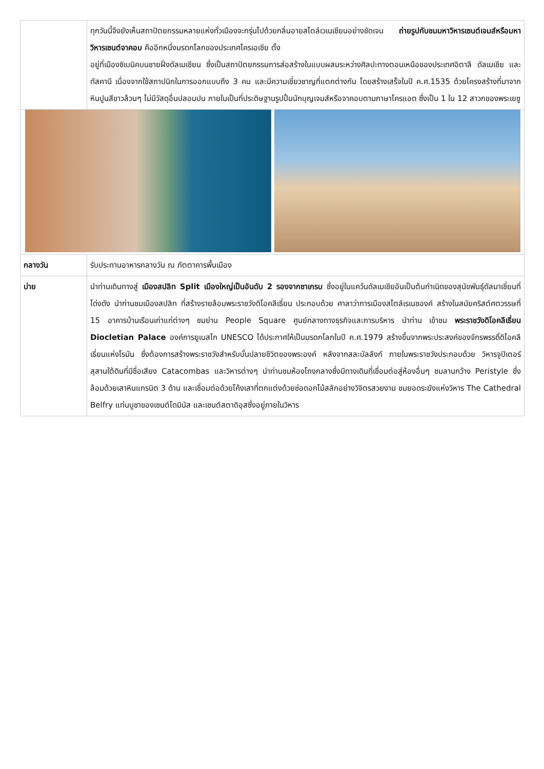| | ทุกวันนี้จึงยังเห็นสถาปัตยกรรมหลายแห่งทั่วเมืองจะกรุ่นไปด้วยกลิ่นอายสไตล์เวเนเชียนอย่างชัดเจน ถ่ายรูปกับชมมหาวิหารเซนต์เจมส์หรือมหาวิหารเซนต์จาคอบ คืออีกหนึ่งมรดกโลกของประเทศโครเอเชีย ตั้ง อยู่ที่เมืองซิเบนิคบนชายฝั่งดัลเมเชียน ซึ่งเป็นสถาปัตยกรรมการส่อสร้างในแบบผสมระหว่างศิลปะทางตอนเหนือของประเทศอิตาลี ดัลเมเชีย และทัสคานี เนื่องจากใช้สถาปนิกในการออกแบบถึง 3 คน และมีความเชี่ยวชาญที่แตกต่างกัน โดยสร้างเสร็จในปี ค.ศ.1535 ด้วยโครงสร้างที่มาจากหินปูนสีขาวล้วนๆ ไม่มีวัสดุอื่นปลอมปน ภายในเป็นที่ประดิษฐานรูปปั้นนักบุญเจมส์หรือจาคอบตามภาษาโครแอต ซึ่งเป็น 1 ใน 12 สาวกของพระเยซู |
| กลางวัน | รับประทานอาหารกลางวัน ณ ภัตตาคารพื้นเมือง |
| บ่าย | นำท่านเดินทางสู่ เมืองสปลิท Split เมืองใหญ่เป็นอันดับ 2 รองจากซาเกรบ ซึ่งอยู่ในแคว้นดัลเมเชียอันเป็นต้นกำเนิดของสุนัขพันธุ์ดัลมาเชี่ยนที่โด่งดัง นำท่านชมเมืองสปลิท ที่สร้างรายล้อมพระราชวังดิโอคลีเธี่ยน ประกอบด้วย ศาลาว่าการเมืองสไตล์เรเนซองค์ สร้างในสมัยคริสต์ศตวรรษที่ 15 อาคารบ้านเรือนเก่าแก่ต่างๆ ชมย่าน People Square ศูนย์กลางทางธุรกิจและการบริหาร นำท่าน เข้าชม พระราชวังดิโอคลีเธี่ยน Diocletian Palace องค์การยูเนสโก UNESCO ได้ประกาศให้เป็นมรดกโลกในปี ค.ศ.1979 สร้างขึ้นจากพระประสงค์ของจักรพรรดิ์ดิโอคลีเธี่ยนแห่งโรมัน ซึ่งต้องการสร้างพระราชวังสำหรับบั้นปลายชีวิตของพระองค์ หลังจากสละบัลลังก์ ภายในพระราชวังประกอบด้วย วิหารจูปิเตอร์ สุสานใต้ดินที่มีชื่อเสียง Catacombas และวิหารต่างๆ นำท่านชมห้องโถงกลางซึ่งมีทางเดินที่เชื่อมต่อสู่ห้องอื่นๆ ชมลานกว้าง Peristyle ซึ่งล้อมด้วยเสาหินแกรนิต 3 ด้าน และเชื่อมต่อด้วยโค้งเสาที่ตกแต่งด้วยช่อดอกไม้สลักอย่างวิจิตรสวยงาม ชมยอดระฆังแห่งวิหาร The Cathedral Belfry แท่นบูชาของเซนต์โดมินัส และเซนต์สตาดิอุสซึ่งอยู่ภายในวิหาร |